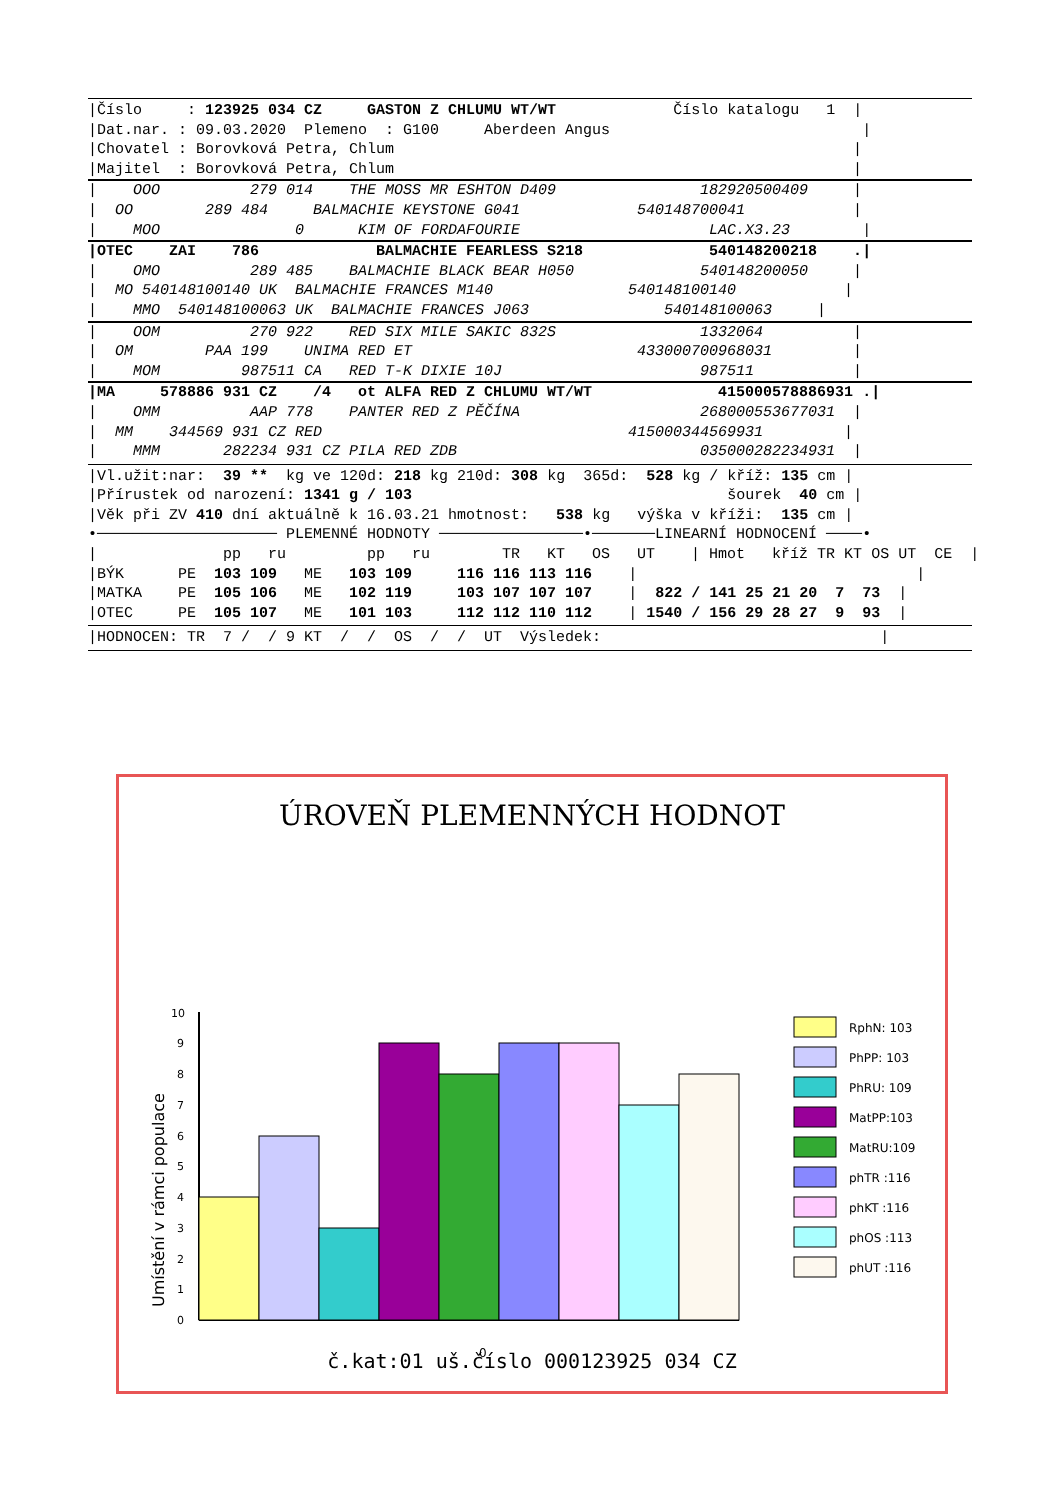|Číslo : 123925 034 CZ GASTON Z CHLUMU WT/WT Číslo katalogu 1 |
|Dat.nar. : 09.03.2020 Plemeno : G100 Aberdeen Angus |
|Chovatel : Borovková Petra, Chlum |
|Majitel : Borovková Petra, Chlum |
| OOO 279 014 THE MOSS MR ESHTON D409 182920500409 |
| OO 289 484 BALMACHIE KEYSTONE G041 540148700041 |
| MOO 0 KIM OF FORDAFOURIE LAC.X3.23 |
|OTEC ZAI 786 BALMACHIE FEARLESS S218 540148200218 .|
| OMO 289 485 BALMACHIE BLACK BEAR H050 540148200050 |
| MO 540148100140 UK BALMACHIE FRANCES M140 540148100140 |
| MMO 540148100063 UK BALMACHIE FRANCES J063 540148100063 |
| OOM 270 922 RED SIX MILE SAKIC 832S 1332064 |
| OM PAA 199 UNIMA RED ET 433000700968031 |
| MOM 987511 CA RED T-K DIXIE 10J 987511 |
|MA 578886 931 CZ /4 ot ALFA RED Z CHLUMU WT/WT 415000578886931 .|
| OMM AAP 778 PANTER RED Z PĚČÍNA 268000553677031 |
| MM 344569 931 CZ RED 415000344569931 |
| MMM 282234 931 CZ PILA RED ZDB 035000282234931 |
|Vl.užit:nar: 39 ** kg ve 120d: 218 kg 210d: 308 kg 365d: 528 kg / kříž: 135 cm |
|Přírustek od narození: 1341 g / 103 šourek 40 cm |
|Věk při ZV 410 dní aktuálně k 16.03.21 hmotnost: 538 kg výška v kříži: 135 cm |
•──────────────────── PLEMENNÉ HODNOTY ────────────────•───────LINEARNÍ HODNOCENÍ ────•
| pp ru pp ru TR KT OS UT | Hmot kříž TR KT OS UT CE |
|BÝK PE 103 109 ME 103 109 116 116 113 116 | |
|MATKA PE 105 106 ME 102 119 103 107 107 107 | 822 / 141 25 21 20 7 73 |
|OTEC PE 105 107 ME 101 103 112 112 110 112 | 1540 / 156 29 28 27 9 93 |
|HODNOCEN: TR 7 / / 9 KT / / OS / / UT Výsledek: |
ÚROVEŇ PLEMENNÝCH HODNOT
Umístění v rámci populace
0
1
2
3
4
5
6
7
8
9
10
0
RphN: 103
PhPP: 103
PhRU: 109
MatPP:103
MatRU:109
phTR :116
phKT :116
phOS :113
phUT :116
č.kat:01 uš.číslo 000123925 034 CZ